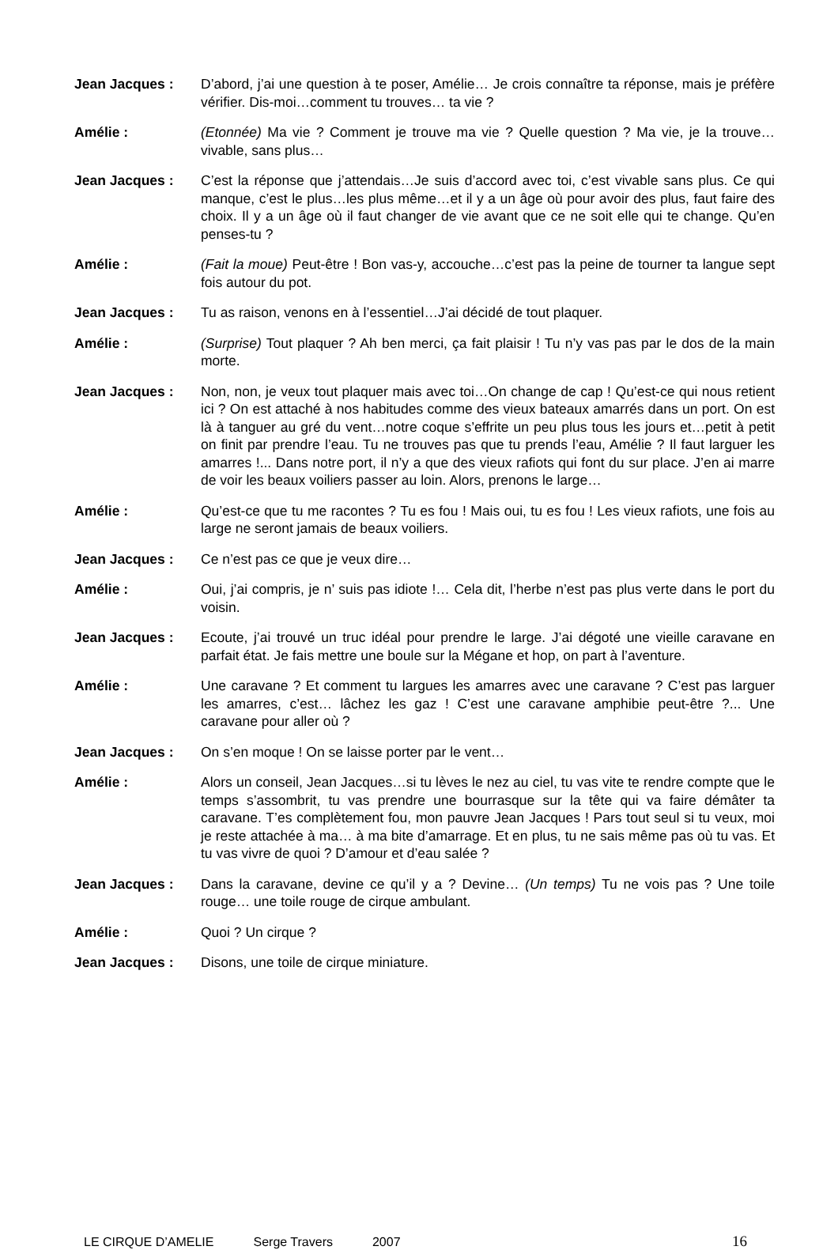Jean Jacques : D’abord, j’ai une question à te poser, Amélie… Je crois connaître ta réponse, mais je préfère vérifier. Dis-moi…comment tu trouves… ta vie ?
Amélie : (Etonnée) Ma vie ? Comment je trouve ma vie ? Quelle question ? Ma vie, je la trouve…vivable, sans plus…
Jean Jacques : C’est la réponse que j’attendais…Je suis d’accord avec toi, c’est vivable sans plus. Ce qui manque, c’est le plus…les plus même…et il y a un âge où pour avoir des plus, faut faire des choix. Il y a un âge où il faut changer de vie avant que ce ne soit elle qui te change. Qu’en penses-tu ?
Amélie : (Fait la moue) Peut-être ! Bon vas-y, accouche…c’est pas la peine de tourner ta langue sept fois autour du pot.
Jean Jacques : Tu as raison, venons en à l’essentiel…J’ai décidé de tout plaquer.
Amélie : (Surprise) Tout plaquer ? Ah ben merci, ça fait plaisir ! Tu n’y vas pas par le dos de la main morte.
Jean Jacques : Non, non, je veux tout plaquer mais avec toi…On change de cap ! Qu’est-ce qui nous retient ici ? On est attaché à nos habitudes comme des vieux bateaux amarrés dans un port. On est là à tanguer au gré du vent…notre coque s’effrite un peu plus tous les jours et…petit à petit on finit par prendre l’eau. Tu ne trouves pas que tu prends l’eau, Amélie ? Il faut larguer les amarres !... Dans notre port, il n’y a que des vieux rafiots qui font du sur place. J’en ai marre de voir les beaux voiliers passer au loin. Alors, prenons le large…
Amélie : Qu’est-ce que tu me racontes ? Tu es fou ! Mais oui, tu es fou ! Les vieux rafiots, une fois au large ne seront jamais de beaux voiliers.
Jean Jacques : Ce n’est pas ce que je veux dire…
Amélie : Oui, j’ai compris, je n’ suis pas idiote !… Cela dit, l’herbe n’est pas plus verte dans le port du voisin.
Jean Jacques : Ecoute, j’ai trouvé un truc idéal pour prendre le large. J’ai dégoté une vieille caravane en parfait état. Je fais mettre une boule sur la Mégane et hop, on part à l’aventure.
Amélie : Une caravane ? Et comment tu largues les amarres avec une caravane ? C’est pas larguer les amarres, c’est… lâchez les gaz ! C’est une caravane amphibie peut-être ?... Une caravane pour aller où ?
Jean Jacques : On s’en moque ! On se laisse porter par le vent…
Amélie : Alors un conseil, Jean Jacques…si tu lèves le nez au ciel, tu vas vite te rendre compte que le temps s’assombrit, tu vas prendre une bourrasque sur la tête qui va faire démâter ta caravane. T’es complètement fou, mon pauvre Jean Jacques ! Pars tout seul si tu veux, moi je reste attachée à ma… à ma bite d’amarrage. Et en plus, tu ne sais même pas où tu vas. Et tu vas vivre de quoi ? D’amour et d’eau salée ?
Jean Jacques : Dans la caravane, devine ce qu’il y a ? Devine… (Un temps) Tu ne vois pas ? Une toile rouge… une toile rouge de cirque ambulant.
Amélie : Quoi ? Un cirque ?
Jean Jacques : Disons, une toile de cirque miniature.
LE CIRQUE D’AMELIE Serge Travers 2007 16